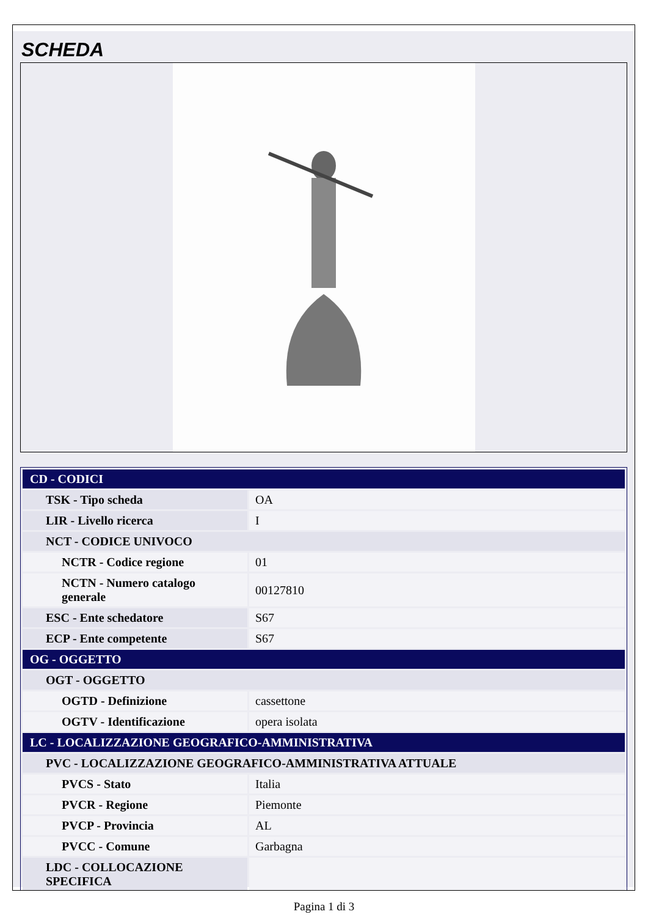SCHEDA
| CD - CODICI | |
| TSK - Tipo scheda | OA |
| LIR - Livello ricerca | I |
| NCT - CODICE UNIVOCO | |
| NCTR - Codice regione | 01 |
| NCTN - Numero catalogo generale | 00127810 |
| ESC - Ente schedatore | S67 |
| ECP - Ente competente | S67 |
| OG - OGGETTO | |
| OGT - OGGETTO | |
| OGTD - Definizione | cassettone |
| OGTV - Identificazione | opera isolata |
| LC - LOCALIZZAZIONE GEOGRAFICO-AMMINISTRATIVA | |
| PVC - LOCALIZZAZIONE GEOGRAFICO-AMMINISTRATIVA ATTUALE | |
| PVCS - Stato | Italia |
| PVCR - Regione | Piemonte |
| PVCP - Provincia | AL |
| PVCC - Comune | Garbagna |
| LDC - COLLOCAZIONE SPECIFICA | |
Pagina 1 di 3